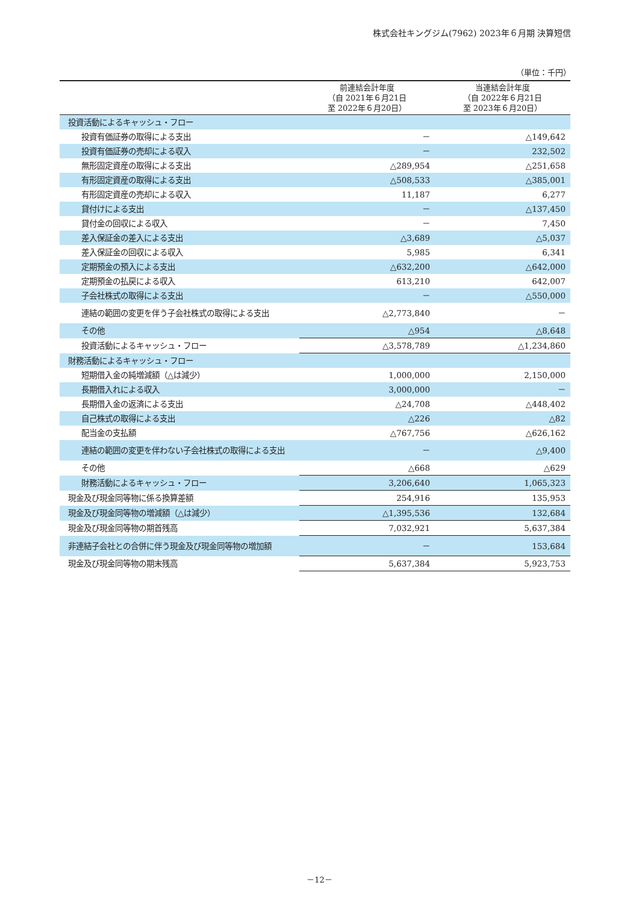株式会社キングジム(7962) 2023年６月期 決算短信
（単位：千円）
| | 前連結会計年度 （自 2021年６月21日 至 2022年６月20日） | 当連結会計年度 （自 2022年６月21日 至 2023年６月20日） |
| --- | --- | --- |
| 投資活動によるキャッシュ・フロー | | |
| 投資有価証券の取得による支出 | － | △149,642 |
| 投資有価証券の売却による収入 | － | 232,502 |
| 無形固定資産の取得による支出 | △289,954 | △251,658 |
| 有形固定資産の取得による支出 | △508,533 | △385,001 |
| 有形固定資産の売却による収入 | 11,187 | 6,277 |
| 貸付けによる支出 | － | △137,450 |
| 貸付金の回収による収入 | － | 7,450 |
| 差入保証金の差入による支出 | △3,689 | △5,037 |
| 差入保証金の回収による収入 | 5,985 | 6,341 |
| 定期預金の預入による支出 | △632,200 | △642,000 |
| 定期預金の払戻による収入 | 613,210 | 642,007 |
| 子会社株式の取得による支出 | － | △550,000 |
| 連結の範囲の変更を伴う子会社株式の取得による支出 | △2,773,840 | － |
| その他 | △954 | △8,648 |
| 投資活動によるキャッシュ・フロー | △3,578,789 | △1,234,860 |
| 財務活動によるキャッシュ・フロー | | |
| 短期借入金の純増減額（△は減少） | 1,000,000 | 2,150,000 |
| 長期借入れによる収入 | 3,000,000 | － |
| 長期借入金の返済による支出 | △24,708 | △448,402 |
| 自己株式の取得による支出 | △226 | △82 |
| 配当金の支払額 | △767,756 | △626,162 |
| 連結の範囲の変更を伴わない子会社株式の取得による支出 | － | △9,400 |
| その他 | △668 | △629 |
| 財務活動によるキャッシュ・フロー | 3,206,640 | 1,065,323 |
| 現金及び現金同等物に係る換算差額 | 254,916 | 135,953 |
| 現金及び現金同等物の増減額（△は減少） | △1,395,536 | 132,684 |
| 現金及び現金同等物の期首残高 | 7,032,921 | 5,637,384 |
| 非連結子会社との合併に伴う現金及び現金同等物の増加額 | － | 153,684 |
| 現金及び現金同等物の期末残高 | 5,637,384 | 5,923,753 |
－12－